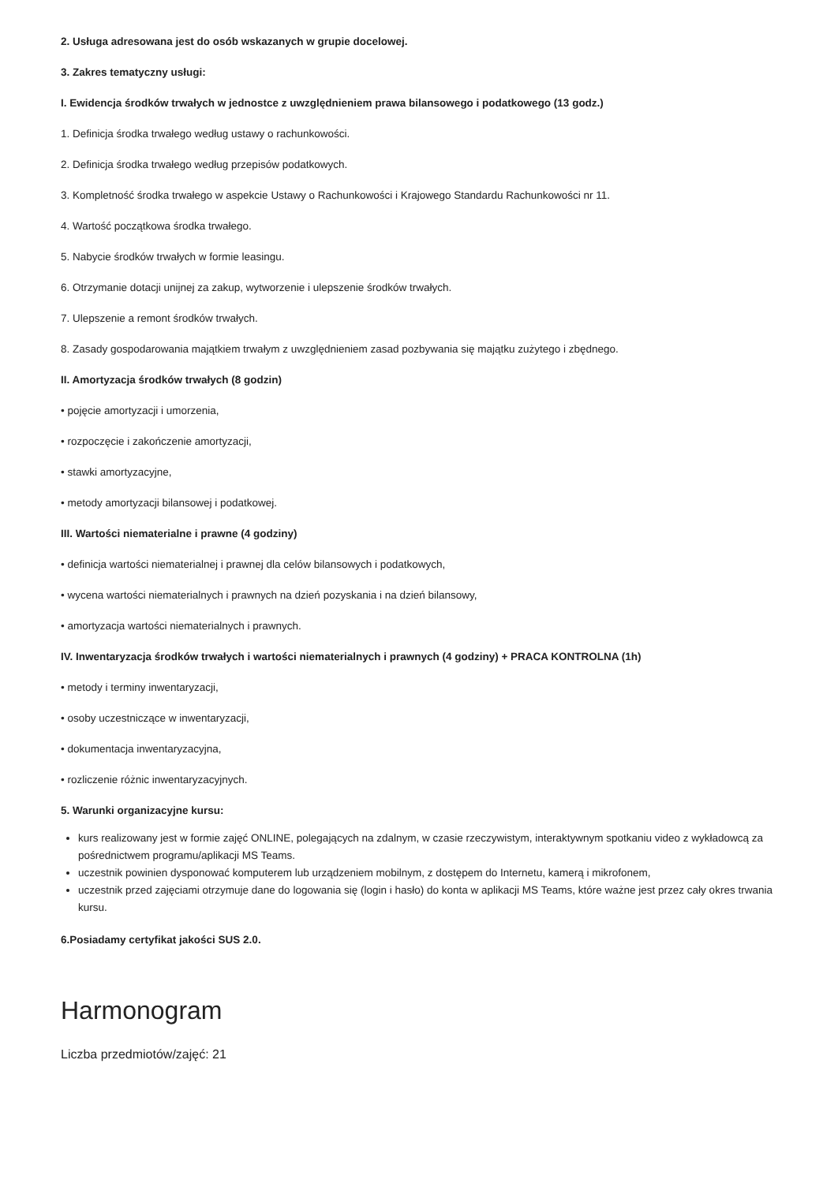2. Usługa adresowana jest do osób wskazanych w grupie docelowej.
3. Zakres tematyczny usługi:
I. Ewidencja środków trwałych w jednostce z uwzględnieniem prawa bilansowego i podatkowego (13 godz.)
1. Definicja środka trwałego według ustawy o rachunkowości.
2. Definicja środka trwałego według przepisów podatkowych.
3. Kompletność środka trwałego w aspekcie Ustawy o Rachunkowości i Krajowego Standardu Rachunkowości nr 11.
4. Wartość początkowa środka trwałego.
5. Nabycie środków trwałych w formie leasingu.
6. Otrzymanie dotacji unijnej za zakup, wytworzenie i ulepszenie środków trwałych.
7. Ulepszenie a remont środków trwałych.
8. Zasady gospodarowania majątkiem trwałym z uwzględnieniem zasad pozbywania się majątku zużytego i zbędnego.
II. Amortyzacja środków trwałych (8 godzin)
• pojęcie amortyzacji i umorzenia,
• rozpoczęcie i zakończenie amortyzacji,
• stawki amortyzacyjne,
• metody amortyzacji bilansowej i podatkowej.
III. Wartości niematerialne i prawne (4 godziny)
• definicja wartości niematerialnej i prawnej dla celów bilansowych i podatkowych,
• wycena wartości niematerialnych i prawnych na dzień pozyskania i na dzień bilansowy,
• amortyzacja wartości niematerialnych i prawnych.
IV. Inwentaryzacja środków trwałych i wartości niematerialnych i prawnych (4 godziny) + PRACA KONTROLNA (1h)
• metody i terminy inwentaryzacji,
• osoby uczestniczące w inwentaryzacji,
• dokumentacja inwentaryzacyjna,
• rozliczenie różnic inwentaryzacyjnych.
5. Warunki organizacyjne kursu:
kurs realizowany jest w formie zajęć ONLINE, polegających na zdalnym, w czasie rzeczywistym, interaktywnym spotkaniu video z wykładowcą za pośrednictwem programu/aplikacji MS Teams.
uczestnik powinien dysponować komputerem lub urządzeniem mobilnym, z dostępem do Internetu, kamerą i mikrofonem,
uczestnik przed zajęciami otrzymuje dane do logowania się (login i hasło) do konta w aplikacji MS Teams, które ważne jest przez cały okres trwania kursu.
6.Posiadamy certyfikat jakości SUS 2.0.
Harmonogram
Liczba przedmiotów/zajęć: 21